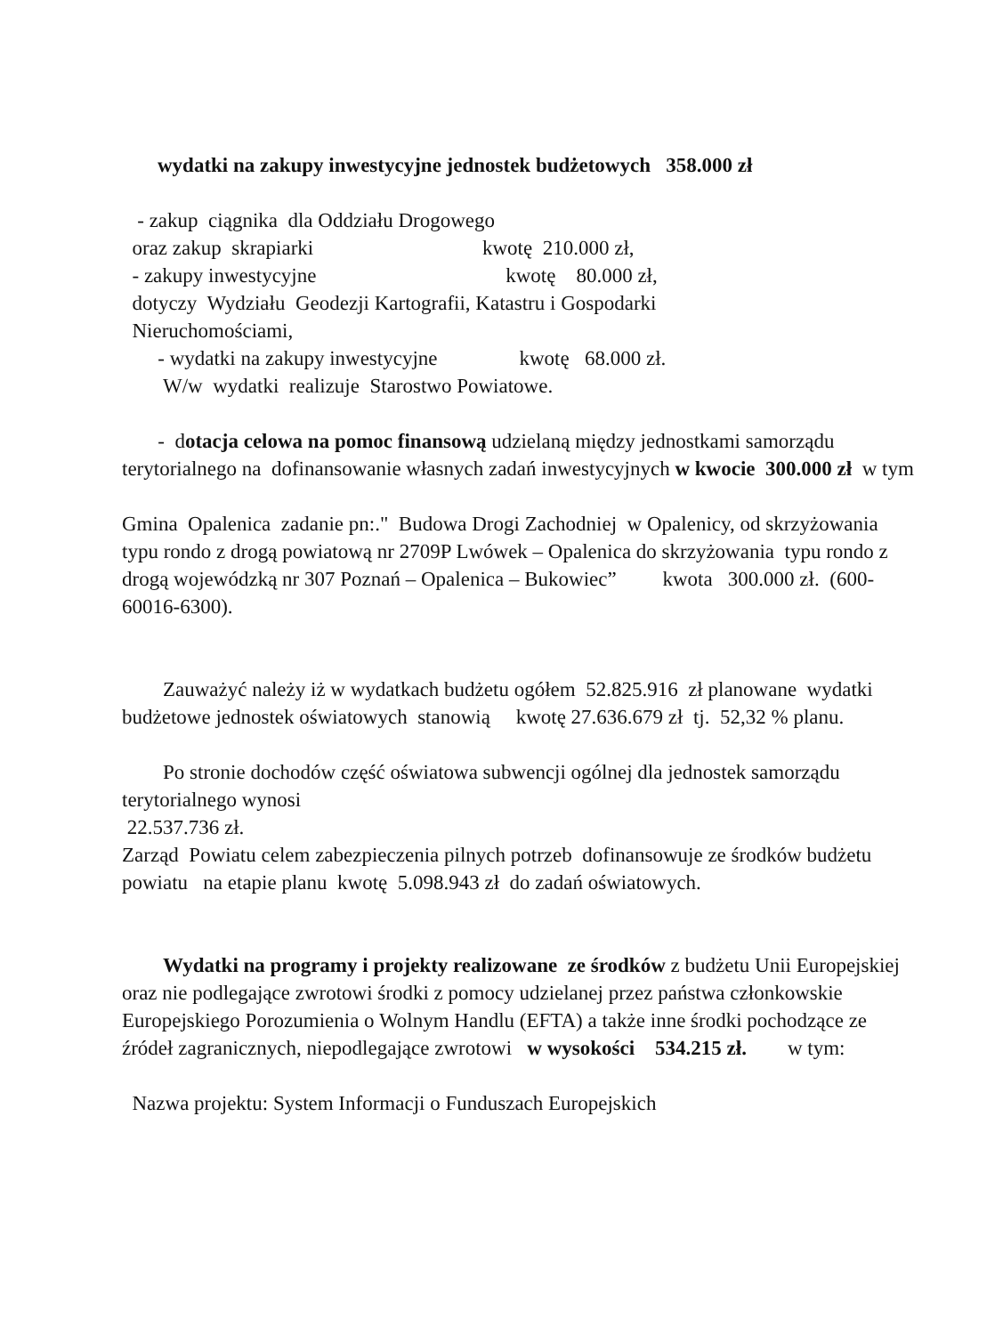wydatki na zakupy inwestycyjne jednostek budżetowych 358.000 zł
- zakup ciągnika dla Oddziału Drogowego
oraz zakup skrapiarki kwotę 210.000 zł,
- zakupy inwestycyjne kwotę 80.000 zł,
dotyczy Wydziału Geodezji Kartografii, Katastru i Gospodarki
Nieruchomościami,
- wydatki na zakupy inwestycyjne kwotę 68.000 zł.
W/w wydatki realizuje Starostwo Powiatowe.
- dotacja celowa na pomoc finansową udzielaną między jednostkami samorządu terytorialnego na dofinansowanie własnych zadań inwestycyjnych w kwocie 300.000 zł w tym
Gmina Opalenica zadanie pn:." Budowa Drogi Zachodniej w Opalenicy, od skrzyżowania typu rondo z drogą powiatową nr 2709P Lwówek – Opalenica do skrzyżowania typu rondo z drogą wojewódzką nr 307 Poznań – Opalenica – Bukowiec” kwota 300.000 zł. (600-60016-6300).
Zauważyć należy iż w wydatkach budżetu ogółem 52.825.916 zł planowane wydatki budżetowe jednostek oświatowych stanowią kwotę 27.636.679 zł tj. 52,32 % planu.
Po stronie dochodów część oświatowa subwencji ogólnej dla jednostek samorządu terytorialnego wynosi
22.537.736 zł.
Zarząd Powiatu celem zabezpieczenia pilnych potrzeb dofinansowuje ze środków budżetu powiatu na etapie planu kwotę 5.098.943 zł do zadań oświatowych.
Wydatki na programy i projekty realizowane ze środków z budżetu Unii Europejskiej oraz nie podlegające zwrotowi środki z pomocy udzielanej przez państwa członkowskie Europejskiego Porozumienia o Wolnym Handlu (EFTA) a także inne środki pochodzące ze źródeł zagranicznych, niepodlegające zwrotowi w wysokości 534.215 zł. w tym:
Nazwa projektu: System Informacji o Funduszach Europejskich